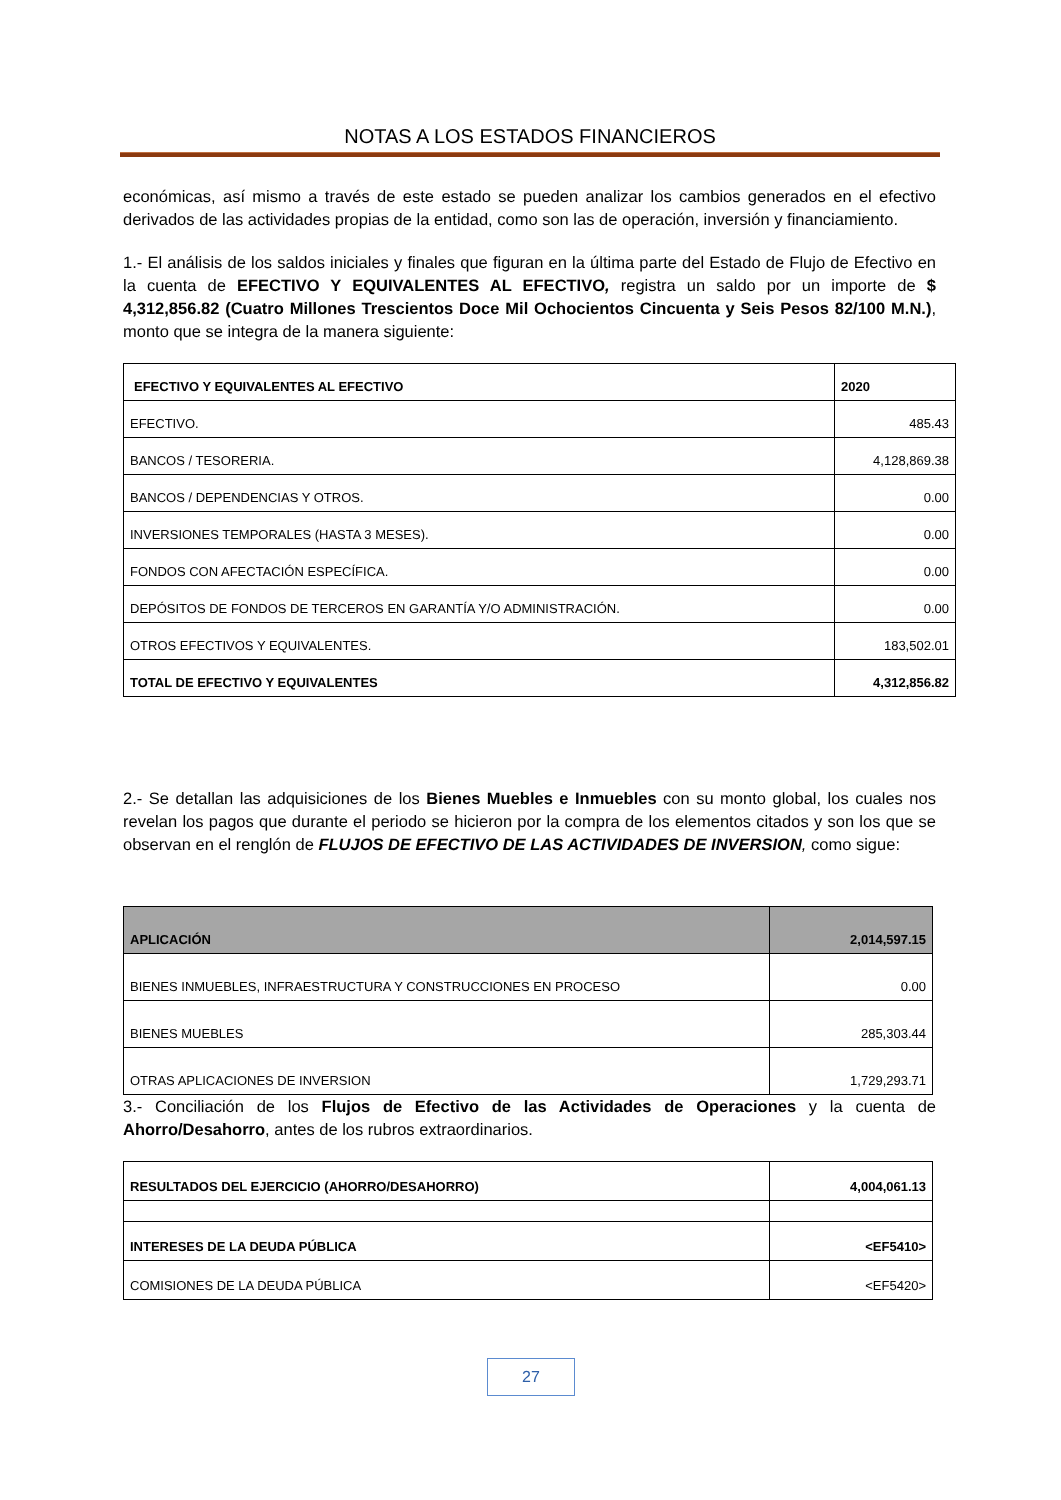NOTAS A LOS ESTADOS FINANCIEROS
económicas, así mismo a través de este estado se pueden analizar los cambios generados en el efectivo derivados de las actividades propias de la entidad, como son las de operación, inversión y financiamiento.
1.- El análisis de los saldos iniciales y finales que figuran en la última parte del Estado de Flujo de Efectivo en la cuenta de EFECTIVO Y EQUIVALENTES AL EFECTIVO, registra un saldo por un importe de $ 4,312,856.82 (Cuatro Millones Trescientos Doce Mil Ochocientos Cincuenta y Seis Pesos 82/100 M.N.), monto que se integra de la manera siguiente:
| EFECTIVO Y EQUIVALENTES AL EFECTIVO | 2020 |
| --- | --- |
| EFECTIVO. | 485.43 |
| BANCOS / TESORERIA. | 4,128,869.38 |
| BANCOS / DEPENDENCIAS Y OTROS. | 0.00 |
| INVERSIONES TEMPORALES (HASTA 3 MESES). | 0.00 |
| FONDOS CON AFECTACIÓN ESPECÍFICA. | 0.00 |
| DEPÓSITOS DE FONDOS DE TERCEROS EN GARANTÍA Y/O ADMINISTRACIÓN. | 0.00 |
| OTROS EFECTIVOS Y EQUIVALENTES. | 183,502.01 |
| TOTAL DE EFECTIVO Y EQUIVALENTES | 4,312,856.82 |
2.- Se detallan las adquisiciones de los Bienes Muebles e Inmuebles con su monto global, los cuales nos revelan los pagos que durante el periodo se hicieron por la compra de los elementos citados y son los que se observan en el renglón de FLUJOS DE EFECTIVO DE LAS ACTIVIDADES DE INVERSION, como sigue:
| APLICACIÓN | 2,014,597.15 |
| --- | --- |
| BIENES INMUEBLES, INFRAESTRUCTURA Y CONSTRUCCIONES EN PROCESO | 0.00 |
| BIENES MUEBLES | 285,303.44 |
| OTRAS APLICACIONES DE INVERSION | 1,729,293.71 |
3.- Conciliación de los Flujos de Efectivo de las Actividades de Operaciones y la cuenta de Ahorro/Desahorro, antes de los rubros extraordinarios.
| RESULTADOS DEL EJERCICIO (AHORRO/DESAHORRO) | 4,004,061.13 |
| --- | --- |
| INTERESES DE LA DEUDA PÚBLICA | <EF5410> |
| COMISIONES DE LA DEUDA PÚBLICA | <EF5420> |
27